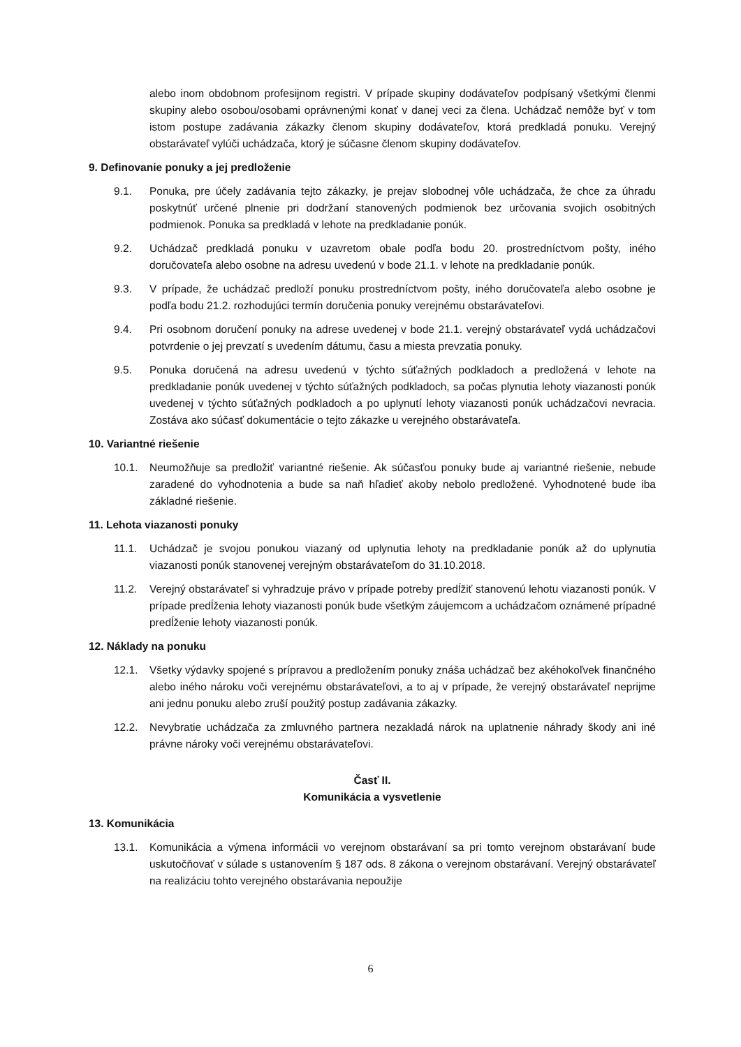alebo inom obdobnom profesijnom registri. V prípade skupiny dodávateľov podpísaný všetkými členmi skupiny alebo osobou/osobami oprávnenými konať v danej veci za člena. Uchádzač nemôže byť v tom istom postupe zadávania zákazky členom skupiny dodávateľov, ktorá predkladá ponuku. Verejný obstarávateľ vylúči uchádzača, ktorý je súčasne členom skupiny dodávateľov.
9. Definovanie ponuky a jej predloženie
9.1. Ponuka, pre účely zadávania tejto zákazky, je prejav slobodnej vôle uchádzača, že chce za úhradu poskytnúť určené plnenie pri dodržaní stanovených podmienok bez určovania svojich osobitných podmienok. Ponuka sa predkladá v lehote na predkladanie ponúk.
9.2. Uchádzač predkladá ponuku v uzavretom obale podľa bodu 20. prostredníctvom pošty, iného doručovateľa alebo osobne na adresu uvedenú v bode 21.1. v lehote na predkladanie ponúk.
9.3. V prípade, že uchádzač predloží ponuku prostredníctvom pošty, iného doručovateľa alebo osobne je podľa bodu 21.2. rozhodujúci termín doručenia ponuky verejnému obstarávateľovi.
9.4. Pri osobnom doručení ponuky na adrese uvedenej v bode 21.1. verejný obstarávateľ vydá uchádzačovi potvrdenie o jej prevzatí s uvedením dátumu, času a miesta prevzatia ponuky.
9.5. Ponuka doručená na adresu uvedenú v týchto súťažných podkladoch a predložená v lehote na predkladanie ponúk uvedenej v týchto súťažných podkladoch, sa počas plynutia lehoty viazanosti ponúk uvedenej v týchto súťažných podkladoch a po uplynutí lehoty viazanosti ponúk uchádzačovi nevracia. Zostáva ako súčasť dokumentácie o tejto zákazke u verejného obstarávateľa.
10. Variantné riešenie
10.1. Neumožňuje sa predložiť variantné riešenie. Ak súčasťou ponuky bude aj variantné riešenie, nebude zaradené do vyhodnotenia a bude sa naň hľadieť akoby nebolo predložené. Vyhodnotené bude iba základné riešenie.
11. Lehota viazanosti ponuky
11.1. Uchádzač je svojou ponukou viazaný od uplynutia lehoty na predkladanie ponúk až do uplynutia viazanosti ponúk stanovenej verejným obstarávateľom do 31.10.2018.
11.2. Verejný obstarávateľ si vyhradzuje právo v prípade potreby predĺžiť stanovenú lehotu viazanosti ponúk. V prípade predĺženia lehoty viazanosti ponúk bude všetkým záujemcom a uchádzačom oznámené prípadné predĺženie lehoty viazanosti ponúk.
12. Náklady na ponuku
12.1. Všetky výdavky spojené s prípravou a predložením ponuky znáša uchádzač bez akéhokoľvek finančného alebo iného nároku voči verejnému obstarávateľovi, a to aj v prípade, že verejný obstarávateľ neprijme ani jednu ponuku alebo zruší použitý postup zadávania zákazky.
12.2. Nevybratie uchádzača za zmluvného partnera nezakladá nárok na uplatnenie náhrady škody ani iné právne nároky voči verejnému obstarávateľovi.
Časť II.
Komunikácia a vysvetlenie
13. Komunikácia
13.1. Komunikácia a výmena informácii vo verejnom obstarávaní sa pri tomto verejnom obstarávaní bude uskutočňovať v súlade s ustanovením § 187 ods. 8 zákona o verejnom obstarávaní. Verejný obstarávateľ na realizáciu tohto verejného obstarávania nepoužije
6